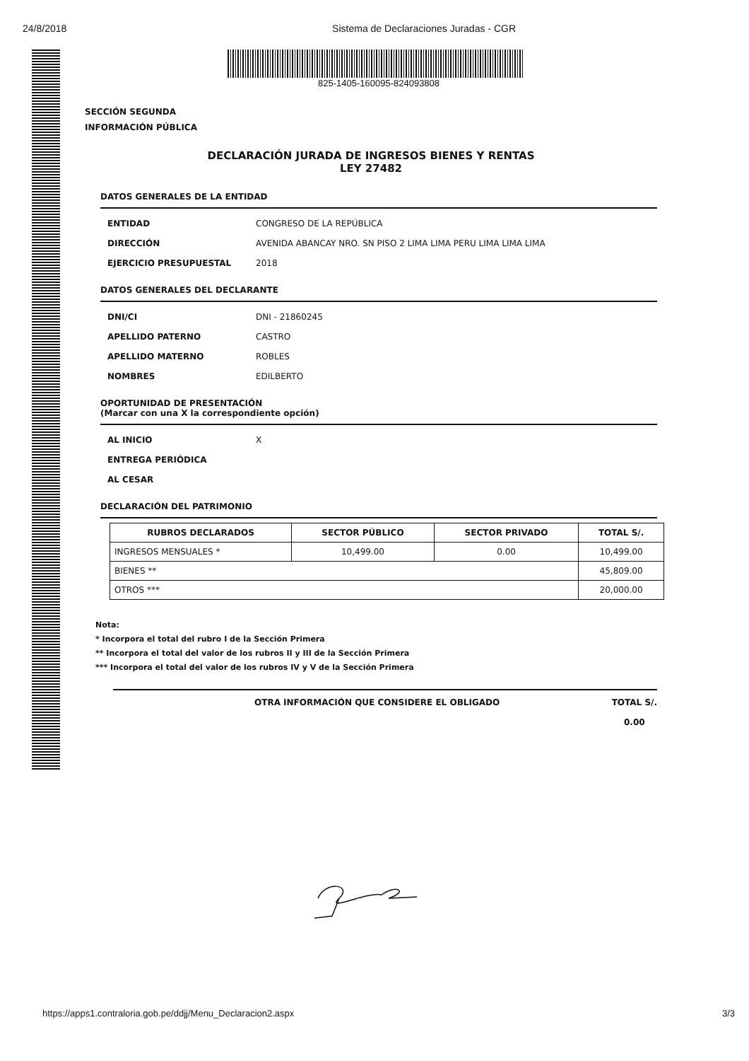24/8/2018 Sistema de Declaraciones Juradas - CGR
825-1405-160095-824093808
SECCIÓN SEGUNDA
INFORMACIÓN PÚBLICA
DECLARACIÓN JURADA DE INGRESOS BIENES Y RENTAS
LEY 27482
DATOS GENERALES DE LA ENTIDAD
ENTIDAD CONGRESO DE LA REPÚBLICA
DIRECCIÓN AVENIDA ABANCAY NRO. SN PISO 2 LIMA LIMA PERU LIMA LIMA LIMA
EJERCICIO PRESUPUESTAL 2018
DATOS GENERALES DEL DECLARANTE
DNI/CI DNI - 21860245
APELLIDO PATERNO CASTRO
APELLIDO MATERNO ROBLES
NOMBRES EDILBERTO
OPORTUNIDAD DE PRESENTACIÓN
(Marcar con una X la correspondiente opción)
AL INICIO X
ENTREGA PERIÓDICA
AL CESAR
DECLARACIÓN DEL PATRIMONIO
| RUBROS DECLARADOS | SECTOR PÚBLICO | SECTOR PRIVADO | TOTAL S/. |
| --- | --- | --- | --- |
| INGRESOS MENSUALES * | 10,499.00 | 0.00 | 10,499.00 |
| BIENES ** | | | 45,809.00 |
| OTROS *** | | | 20,000.00 |
Nota:
* Incorpora el total del rubro I de la Sección Primera
** Incorpora el total del valor de los rubros II y III de la Sección Primera
*** Incorpora el total del valor de los rubros IV y V de la Sección Primera
OTRA INFORMACIÓN QUE CONSIDERE EL OBLIGADO TOTAL S/.
0.00
https://apps1.contraloria.gob.pe/ddjj/Menu_Declaracion2.aspx 3/3